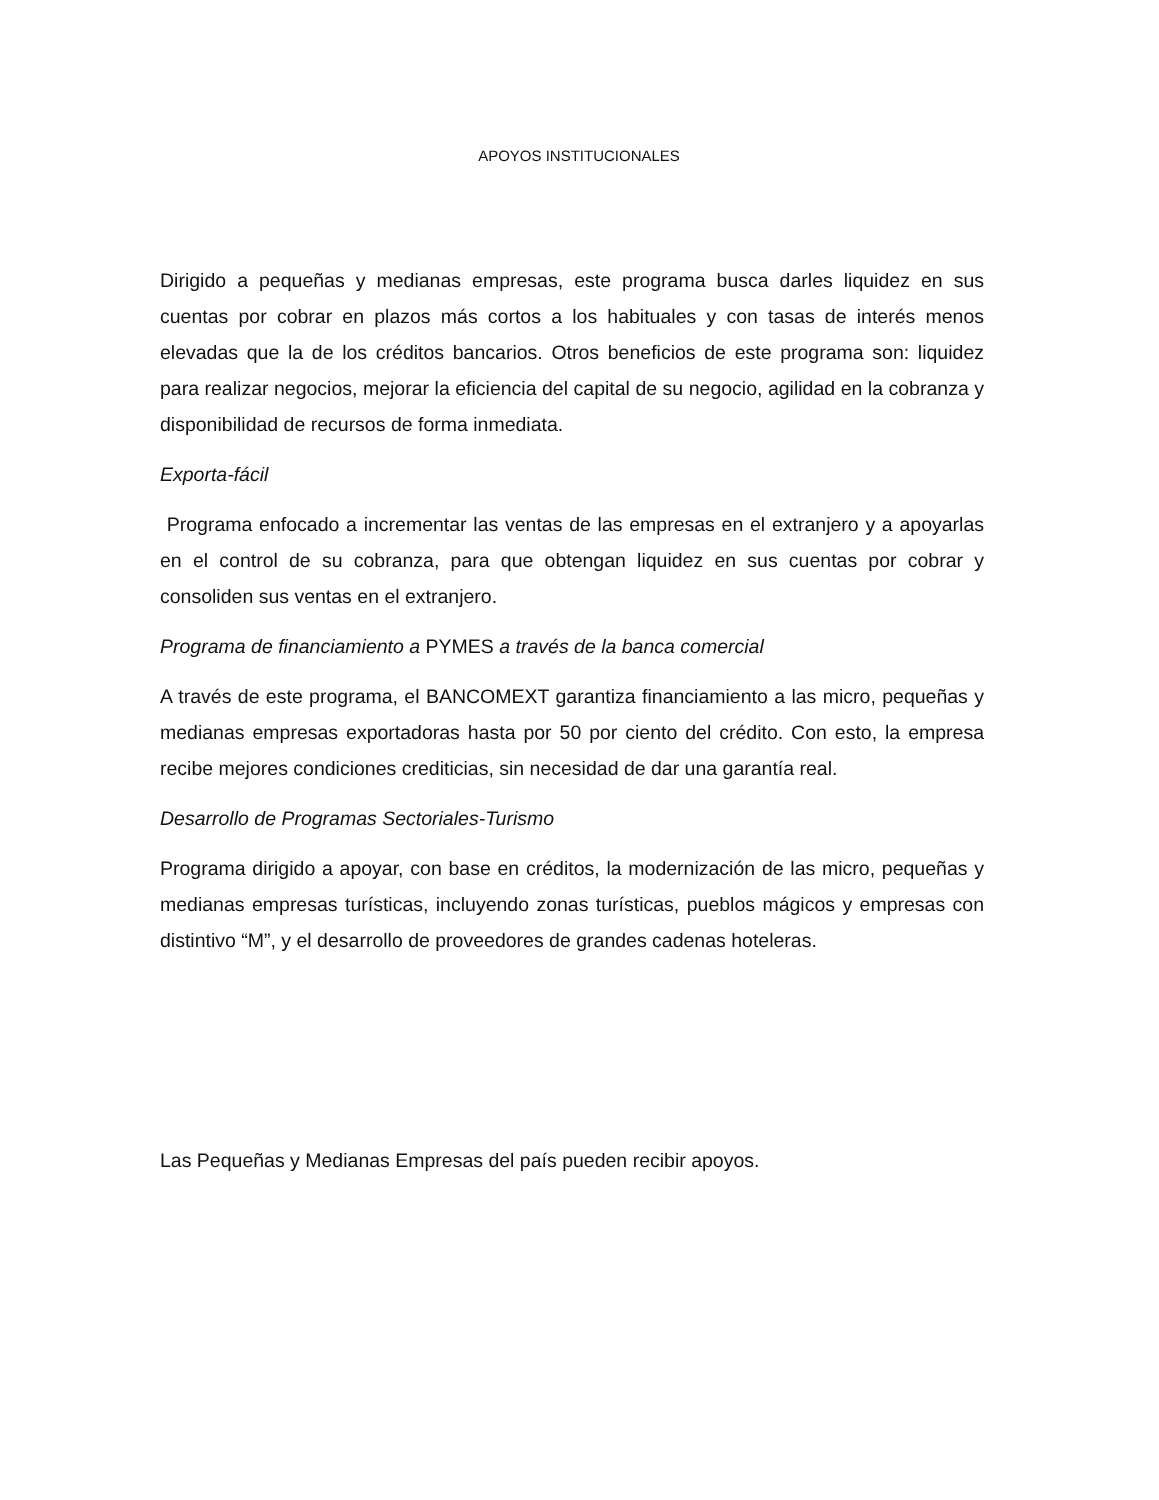APOYOS INSTITUCIONALES
Dirigido a pequeñas y medianas empresas, este programa busca darles liquidez en sus cuentas por cobrar en plazos más cortos a los habituales y con tasas de interés menos elevadas que la de los créditos bancarios. Otros beneficios de este programa son: liquidez para realizar negocios, mejorar la eficiencia del capital de su negocio, agilidad en la cobranza y disponibilidad de recursos de forma inmediata.
Exporta-fácil
Programa enfocado a incrementar las ventas de las empresas en el extranjero y a apoyarlas en el control de su cobranza, para que obtengan liquidez en sus cuentas por cobrar y consoliden sus ventas en el extranjero.
Programa de financiamiento a PYMES a través de la banca comercial
A través de este programa, el BANCOMEXT garantiza financiamiento a las micro, pequeñas y medianas empresas exportadoras hasta por 50 por ciento del crédito. Con esto, la empresa recibe mejores condiciones crediticias, sin necesidad de dar una garantía real.
Desarrollo de Programas Sectoriales-Turismo
Programa dirigido a apoyar, con base en créditos, la modernización de las micro, pequeñas y medianas empresas turísticas, incluyendo zonas turísticas, pueblos mágicos y empresas con distintivo “M”, y el desarrollo de proveedores de grandes cadenas hoteleras.
Las Pequeñas y Medianas Empresas del país pueden recibir apoyos.